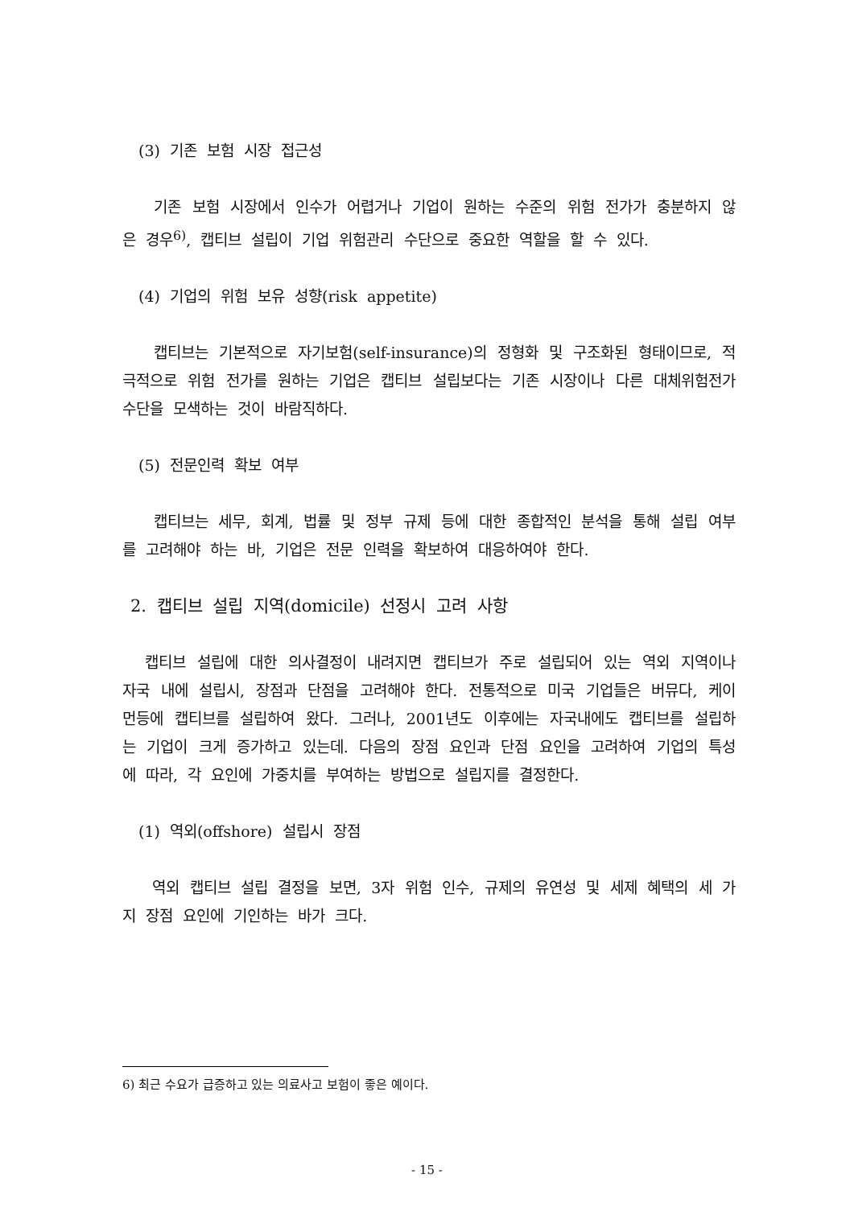(3) 기존 보험 시장 접근성
기존 보험 시장에서 인수가 어렵거나 기업이 원하는 수준의 위험 전가가 충분하지 않은 경우<sup>6)</sup>, 캡티브 설립이 기업 위험관리 수단으로 중요한 역할을 할 수 있다.
(4) 기업의 위험 보유 성향(risk appetite)
캡티브는 기본적으로 자기보험(self-insurance)의 정형화 및 구조화된 형태이므로, 적극적으로 위험 전가를 원하는 기업은 캡티브 설립보다는 기존 시장이나 다른 대체위험전가 수단을 모색하는 것이 바람직하다.
(5) 전문인력 확보 여부
캡티브는 세무, 회계, 법률 및 정부 규제 등에 대한 종합적인 분석을 통해 설립 여부를 고려해야 하는 바, 기업은 전문 인력을 확보하여 대응하여야 한다.
2. 캡티브 설립 지역(domicile) 선정시 고려 사항
캡티브 설립에 대한 의사결정이 내려지면 캡티브가 주로 설립되어 있는 역외 지역이나 자국 내에 설립시, 장점과 단점을 고려해야 한다. 전통적으로 미국 기업들은 버뮤다, 케이먼등에 캡티브를 설립하여 왔다. 그러나, 2001년도 이후에는 자국내에도 캡티브를 설립하는 기업이 크게 증가하고 있는데. 다음의 장점 요인과 단점 요인을 고려하여 기업의 특성에 따라, 각 요인에 가중치를 부여하는 방법으로 설립지를 결정한다.
(1) 역외(offshore) 설립시 장점
역외 캡티브 설립 결정을 보면, 3자 위험 인수, 규제의 유연성 및 세제 혜택의 세 가지 장점 요인에 기인하는 바가 크다.
6) 최근 수요가 급증하고 있는 의료사고 보험이 좋은 예이다.
- 15 -